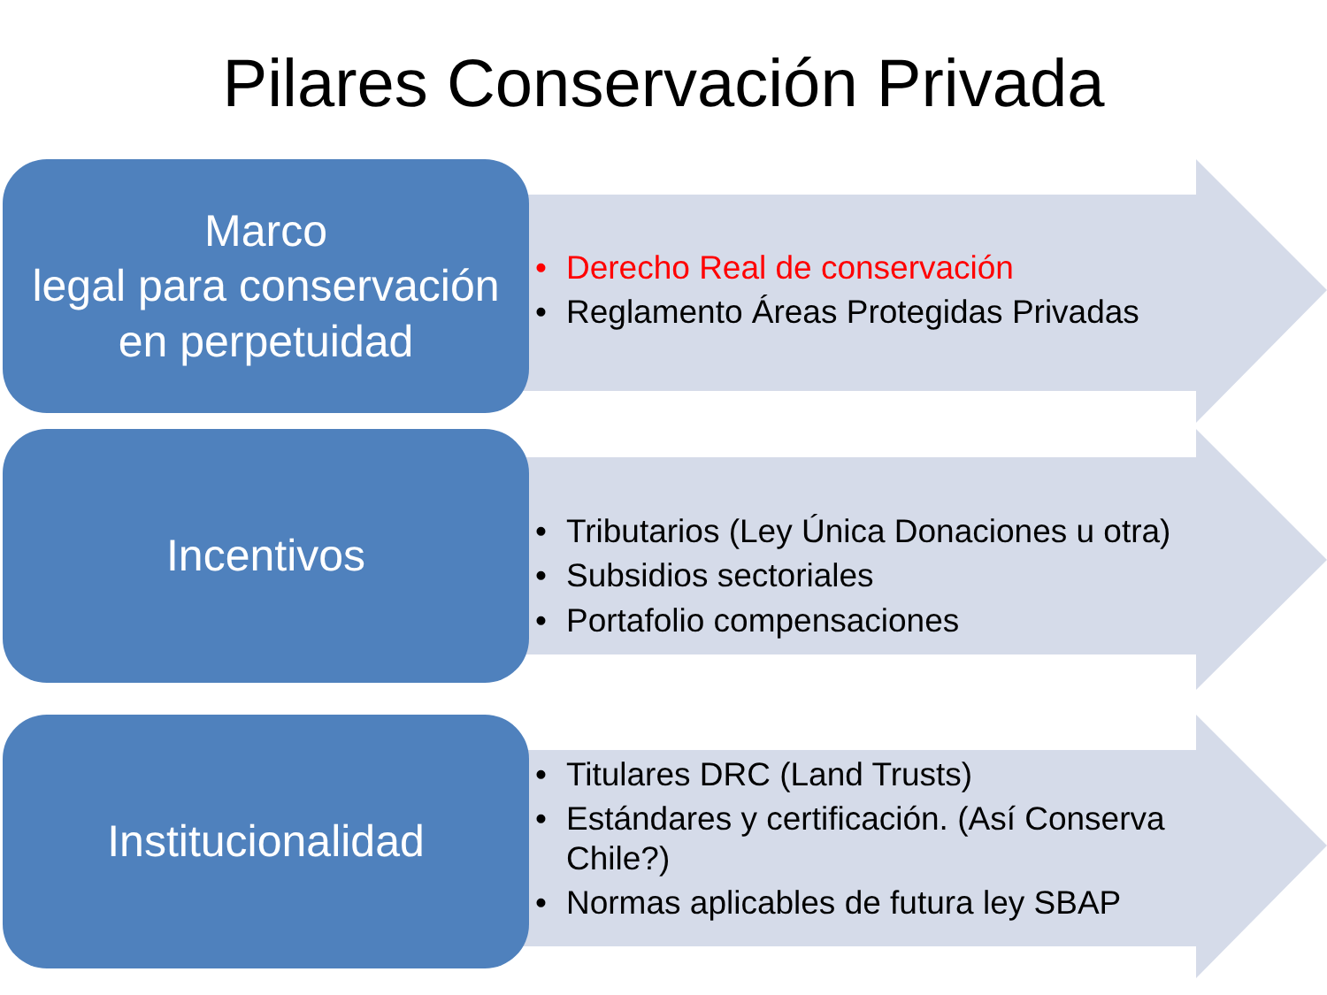Pilares Conservación Privada
Marco
legal para conservación en perpetuidad
• Derecho Real de conservación
• Reglamento Áreas Protegidas Privadas
Incentivos
• Tributarios (Ley Única Donaciones u otra)
• Subsidios sectoriales
• Portafolio compensaciones
Institucionalidad
• Titulares DRC (Land Trusts)
• Estándares y certificación. (Así Conserva Chile?)
• Normas aplicables de futura ley SBAP